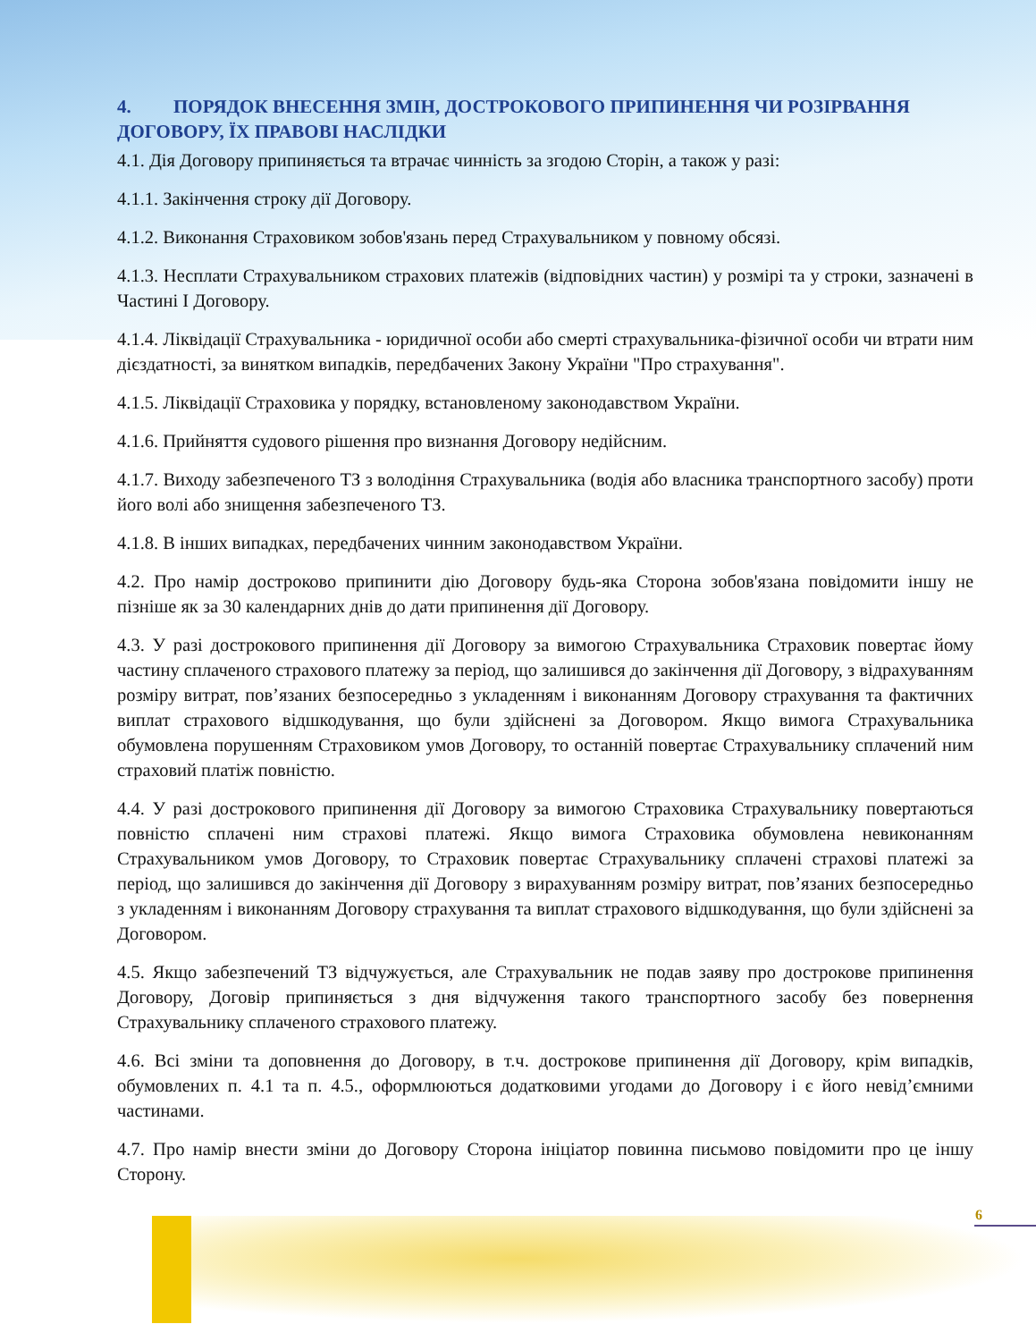4. ПОРЯДОК ВНЕСЕННЯ ЗМІН, ДОСТРОКОВОГО ПРИПИНЕННЯ ЧИ РОЗІРВАННЯ ДОГОВОРУ, ЇХ ПРАВОВІ НАСЛІДКИ
4.1. Дія Договору припиняється та втрачає чинність за згодою Сторін, а також у разі:
4.1.1. Закінчення строку дії Договору.
4.1.2. Виконання Страховиком зобов'язань перед Страхувальником у повному обсязі.
4.1.3. Несплати Страхувальником страхових платежів (відповідних частин) у розмірі та у строки, зазначені в Частині І Договору.
4.1.4. Ліквідації Страхувальника - юридичної особи або смерті страхувальника-фізичної особи чи втрати ним дієздатності, за винятком випадків, передбачених Закону України "Про страхування".
4.1.5. Ліквідації Страховика у порядку, встановленому законодавством України.
4.1.6. Прийняття судового рішення про визнання Договору недійсним.
4.1.7. Виходу забезпеченого ТЗ з володіння Страхувальника (водія або власника транспортного засобу) проти його волі або знищення забезпеченого ТЗ.
4.1.8. В інших випадках, передбачених чинним законодавством України.
4.2. Про намір достроково припинити дію Договору будь-яка Сторона зобов'язана повідомити іншу не пізніше як за 30 календарних днів до дати припинення дії Договору.
4.3. У разі дострокового припинення дії Договору за вимогою Страхувальника Страховик повертає йому частину сплаченого страхового платежу за період, що залишився до закінчення дії Договору, з відрахуванням розміру витрат, пов’язаних безпосередньо з укладенням і виконанням Договору страхування та фактичних виплат страхового відшкодування, що були здійснені за Договором. Якщо вимога Страхувальника обумовлена порушенням Страховиком умов Договору, то останній повертає Страхувальнику сплачений ним страховий платіж повністю.
4.4. У разі дострокового припинення дії Договору за вимогою Страховика Страхувальнику повертаються повністю сплачені ним страхові платежі. Якщо вимога Страховика обумовлена невиконанням Страхувальником умов Договору, то Страховик повертає Страхувальнику сплачені страхові платежі за період, що залишився до закінчення дії Договору з вирахуванням розміру витрат, пов’язаних безпосередньо з укладенням і виконанням Договору страхування та виплат страхового відшкодування, що були здійснені за Договором.
4.5. Якщо забезпечений ТЗ відчужується, але Страхувальник не подав заяву про дострокове припинення Договору, Договір припиняється з дня відчуження такого транспортного засобу без повернення Страхувальнику сплаченого страхового платежу.
4.6. Всі зміни та доповнення до Договору, в т.ч. дострокове припинення дії Договору, крім випадків, обумовлених п. 4.1 та п. 4.5., оформлюються додатковими угодами до Договору і є його невід’ємними частинами.
4.7. Про намір внести зміни до Договору Сторона ініціатор повинна письмово повідомити про це іншу Сторону.
6